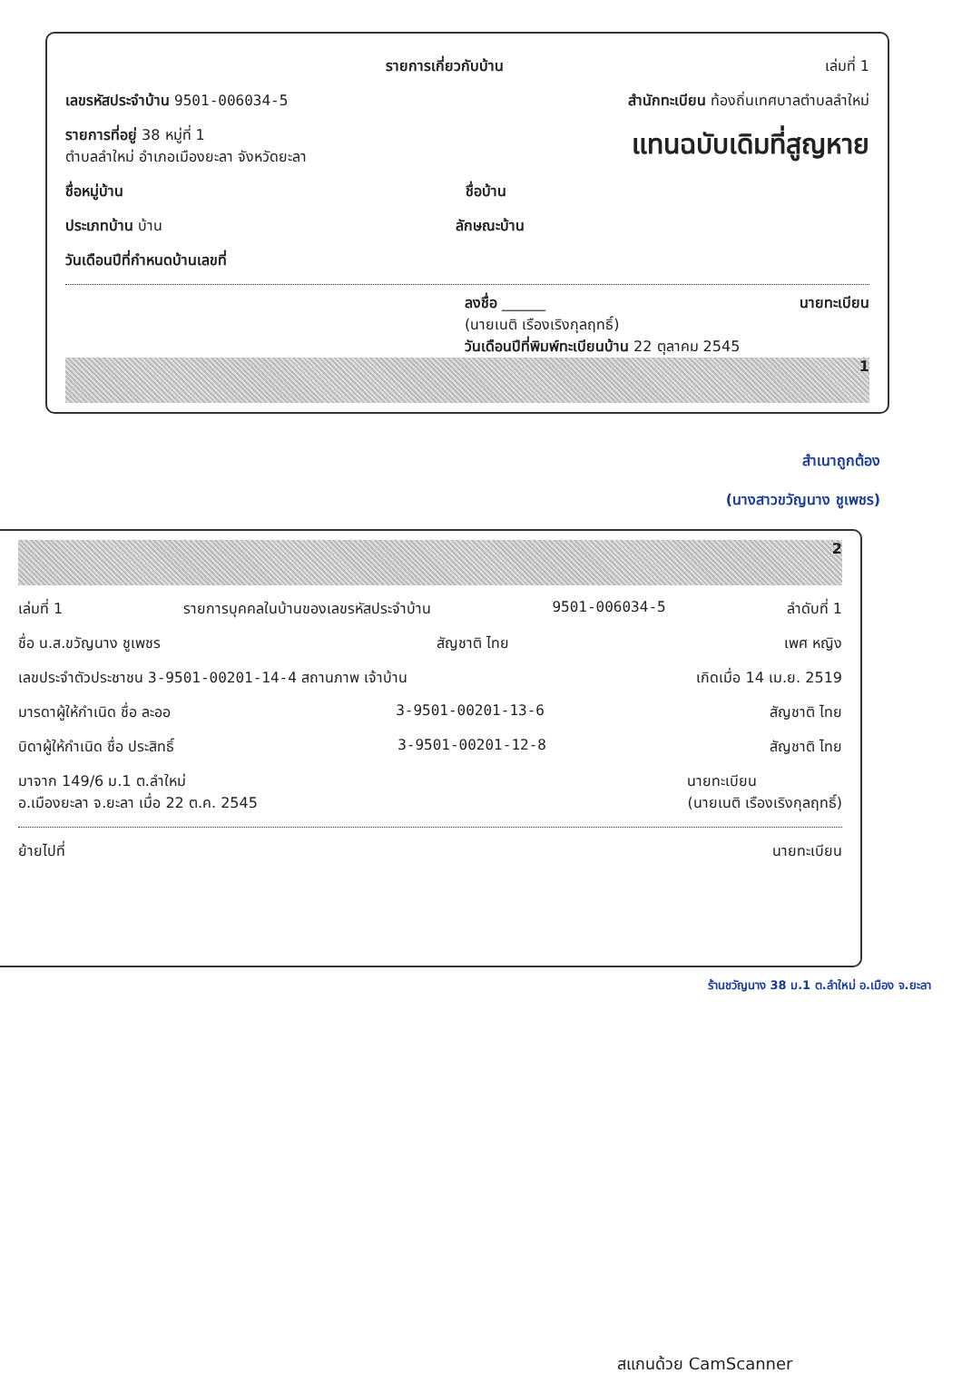รายการเกี่ยวกับบ้าน เล่มที่ 1
เลขรหัสประจำบ้าน 9501-006034-5 สำนักทะเบียน ท้องถิ่นเทศบาลตำบลลำใหม่
รายการที่อยู่ 38 หมู่ที่ 1
ตำบลลำใหม่ อำเภอเมืองยะลา จังหวัดยะลา แทนฉบับเดิมที่สูญหาย
ชื่อหมู่บ้าน ชื่อบ้าน
ประเภทบ้าน บ้าน ลักษณะบ้าน
วันเดือนปีที่กำหนดบ้านเลขที่
ลงชื่อ ______ นายทะเบียน
(นายเนติ เรืองเริงกุลฤทธิ์)
วันเดือนปีที่พิมพ์ทะเบียนบ้าน 22 ตุลาคม 2545
1
สำเนาถูกต้อง
(นางสาวขวัญนาง ชูเพชร)
2
เล่มที่ 1 รายการบุคคลในบ้านของเลขรหัสประจำบ้าน 9501-006034-5 ลำดับที่ 1
ชื่อ น.ส.ขวัญนาง ชูเพชร สัญชาติ ไทย เพศ หญิง
เลขประจำตัวประชาชน 3-9501-00201-14-4 สถานภาพ เจ้าบ้าน เกิดเมื่อ 14 เม.ย. 2519
มารดาผู้ให้กำเนิด ชื่อ ละออ 3-9501-00201-13-6 สัญชาติ ไทย
บิดาผู้ให้กำเนิด ชื่อ ประสิทธิ์ 3-9501-00201-12-8 สัญชาติ ไทย
มาจาก 149/6 ม.1 ต.ลำใหม่
อ.เมืองยะลา จ.ยะลา เมื่อ 22 ต.ค. 2545 นายทะเบียน
(นายเนติ เรืองเริงกุลฤทธิ์)
ย้ายไปที่ นายทะเบียน
ร้านชวัญนาง 38 ม.1 ต.ลำใหม่ อ.เมือง จ.ยะลา
สแกนด้วย CamScanner